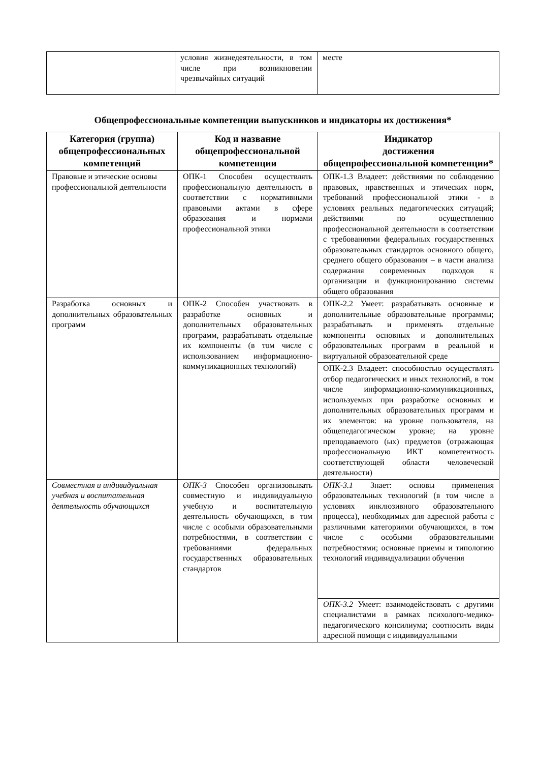| | условия жизнедеятельности, в том числе при возникновении чрезвычайных ситуаций | месте |
Общепрофессиональные компетенции выпускников и индикаторы их достижения*
| Категория (группа) общепрофессиональных компетенций | Код и название общепрофессиональной компетенции | Индикатор достижения общепрофессиональной компетенции* |
| --- | --- | --- |
| Правовые и этические основы профессиональной деятельности | ОПК-1 Способен осуществлять профессиональную деятельность в соответствии с нормативными правовыми актами в сфере образования и нормами профессиональной этики | ОПК-1.3 Владеет: действиями по соблюдению правовых, нравственных и этических норм, требований профессиональной этики - в условиях реальных педагогических ситуаций; действиями по осуществлению профессиональной деятельности в соответствии с требованиями федеральных государственных образовательных стандартов основного общего, среднего общего образования – в части анализа содержания современных подходов к организации и функционированию системы общего образования |
| Разработка основных и дополнительных образовательных программ | ОПК-2 Способен участвовать в разработке основных и дополнительных образовательных программ, разрабатывать отдельные их компоненты (в том числе с использованием информационно-коммуникационных технологий) | ОПК-2.2 Умеет: разрабатывать основные и дополнительные образовательные программы; разрабатывать и применять отдельные компоненты основных и дополнительных образовательных программ в реальной и виртуальной образовательной среде |
| | | ОПК-2.3 Владеет: способностью осуществлять отбор педагогических и иных технологий, в том числе информационно-коммуникационных, используемых при разработке основных и дополнительных образовательных программ и их элементов: на уровне пользователя, на общепедагогическом уровне; на уровне преподаваемого (ых) предметов (отражающая профессиональную ИКТ компетентность соответствующей области человеческой деятельности) |
| Совместная и индивидуальная учебная и воспитательная деятельность обучающихся | ОПК-3 Способен организовывать совместную и индивидуальную учебную и воспитательную деятельность обучающихся, в том числе с особыми образовательными потребностями, в соответствии с требованиями федеральных государственных образовательных стандартов | ОПК-3.1 Знает: основы применения образовательных технологий (в том числе в условиях инклюзивного образовательного процесса), необходимых для адресной работы с различными категориями обучающихся, в том числе с особыми образовательными потребностями; основные приемы и типологию технологий индивидуализации обучения |
| | | ОПК-3.2 Умеет: взаимодействовать с другими специалистами в рамках психолого-медико-педагогического консилиума; соотносить виды адресной помощи с индивидуальными |